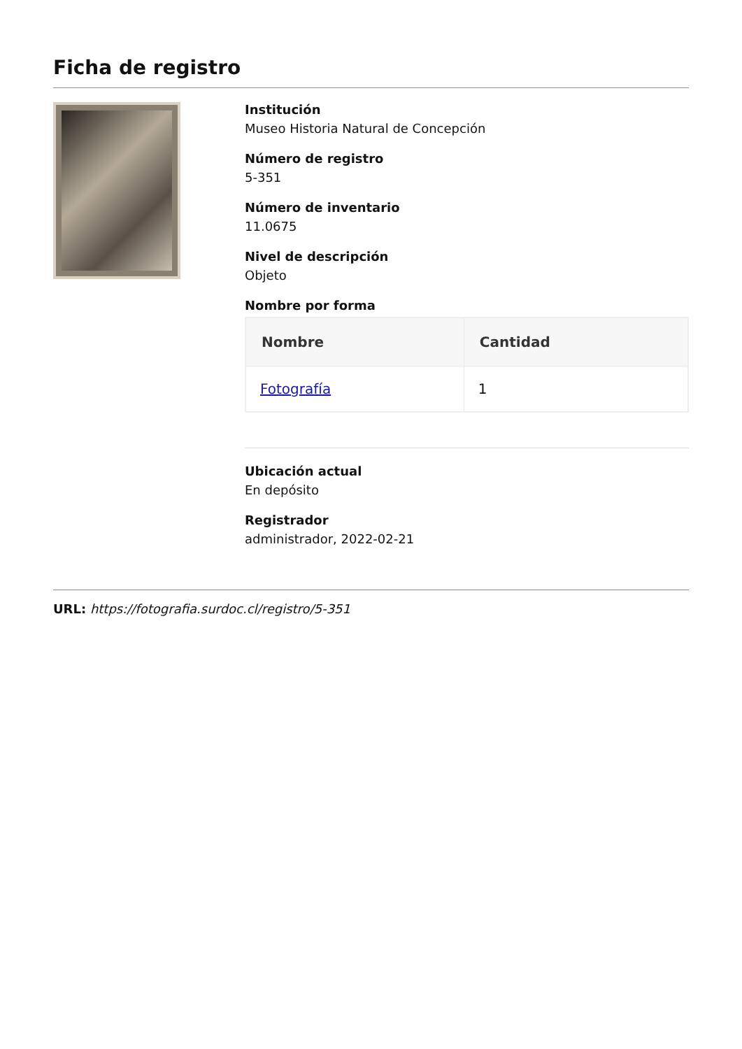Ficha de registro
Institución
Museo Historia Natural de Concepción
Número de registro
5-351
Número de inventario
11.0675
Nivel de descripción
Objeto
Nombre por forma
| Nombre | Cantidad |
| --- | --- |
| Fotografía | 1 |
Ubicación actual
En depósito
Registrador
administrador, 2022-02-21
URL: https://fotografia.surdoc.cl/registro/5-351